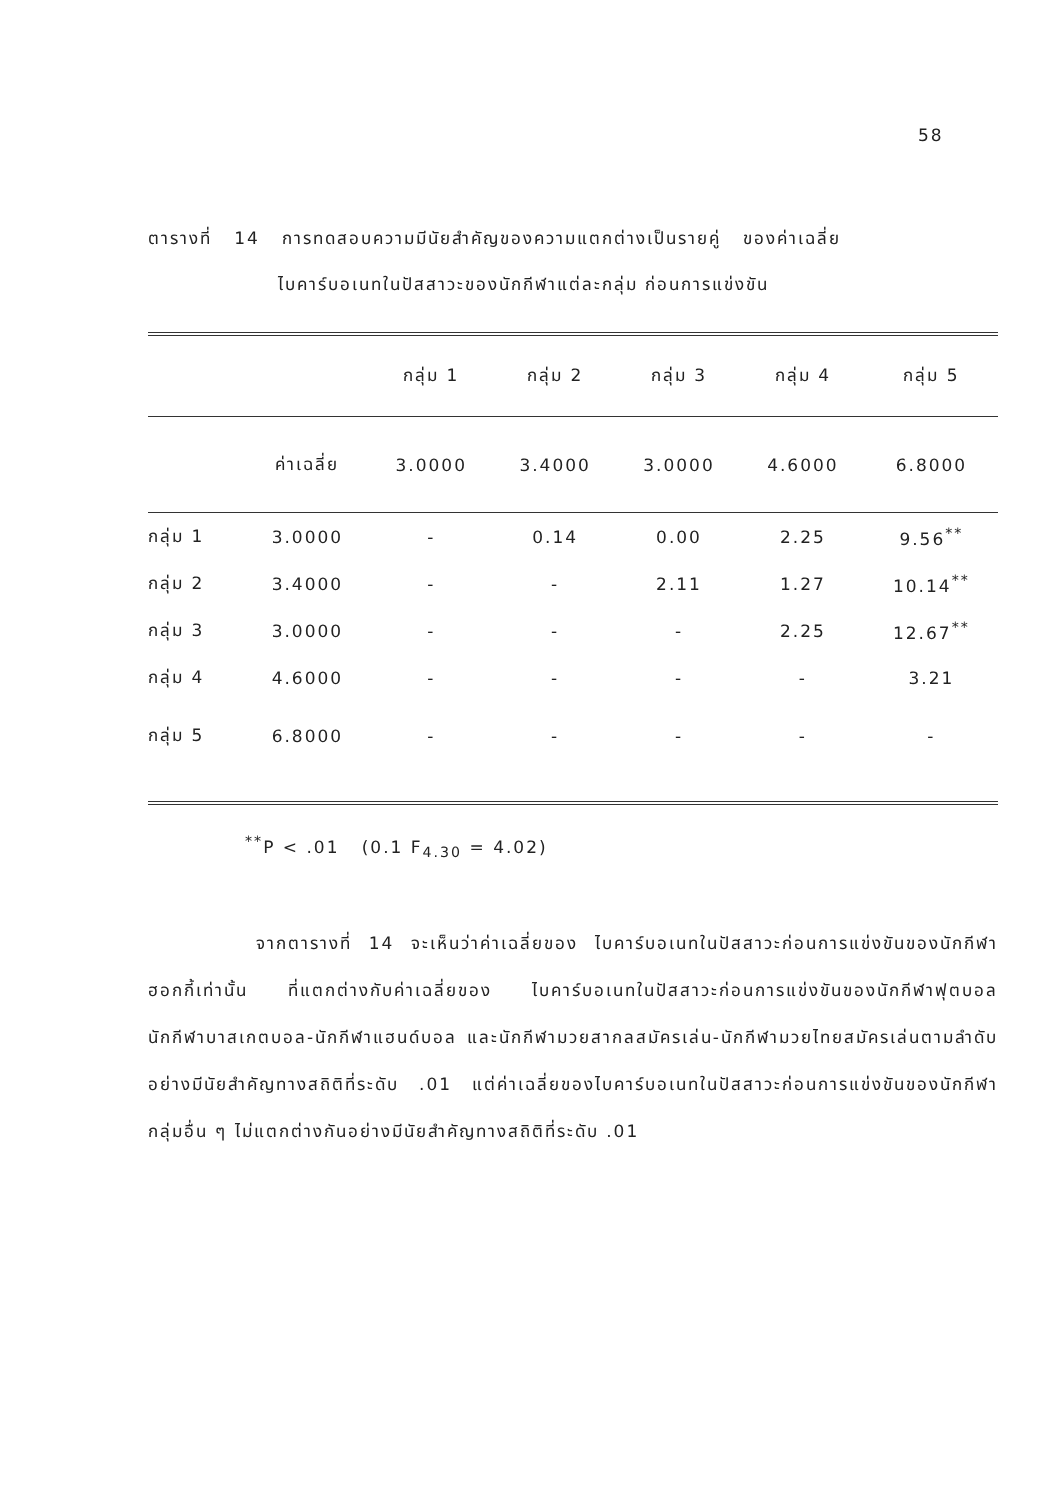58
ตารางที่ 14 การทดสอบความมีนัยสำคัญของความแตกต่างเป็นรายคู่ ของค่าเฉลี่ย
ไบคาร์บอเนทในปัสสาวะของนักกีฬาแต่ละกลุ่ม ก่อนการแข่งขัน
| | | กลุ่ม 1 | กลุ่ม 2 | กลุ่ม 3 | กลุ่ม 4 | กลุ่ม 5 |
| --- | --- | --- | --- | --- | --- | --- |
| | ค่าเฉลี่ย | 3.0000 | 3.4000 | 3.0000 | 4.6000 | 6.8000 |
| กลุ่ม 1 | 3.0000 | - | 0.14 | 0.00 | 2.25 | 9.56<sup>**</sup> |
| กลุ่ม 2 | 3.4000 | - | - | 2.11 | 1.27 | 10.14<sup>**</sup> |
| กลุ่ม 3 | 3.0000 | - | - | - | 2.25 | 12.67<sup>**</sup> |
| กลุ่ม 4 | 4.6000 | - | - | - | - | 3.21 |
| กลุ่ม 5 | 6.8000 | - | - | - | - | - |
<sup>**</sup> P < .01 (0.1 F<sub>4.30</sub> = 4.02)
จากตารางที่ 14 จะเห็นว่าค่าเฉลี่ยของ ไบคาร์บอเนทในปัสสาวะก่อนการแข่งขันของนักกีฬาฮอกกี้เท่านั้น ที่แตกต่างกับค่าเฉลี่ยของ ไบคาร์บอเนทในปัสสาวะก่อนการแข่งขันของนักกีฬาฟุตบอล นักกีฬาบาสเกตบอล-นักกีฬาแฮนด์บอล และนักกีฬามวยสากลสมัครเล่น-นักกีฬามวยไทยสมัครเล่นตามลำดับ อย่างมีนัยสำคัญทางสถิติที่ระดับ .01 แต่ค่าเฉลี่ยของไบคาร์บอเนทในปัสสาวะก่อนการแข่งขันของนักกีฬากลุ่มอื่น ๆ ไม่แตกต่างกันอย่างมีนัยสำคัญทางสถิติที่ระดับ .01